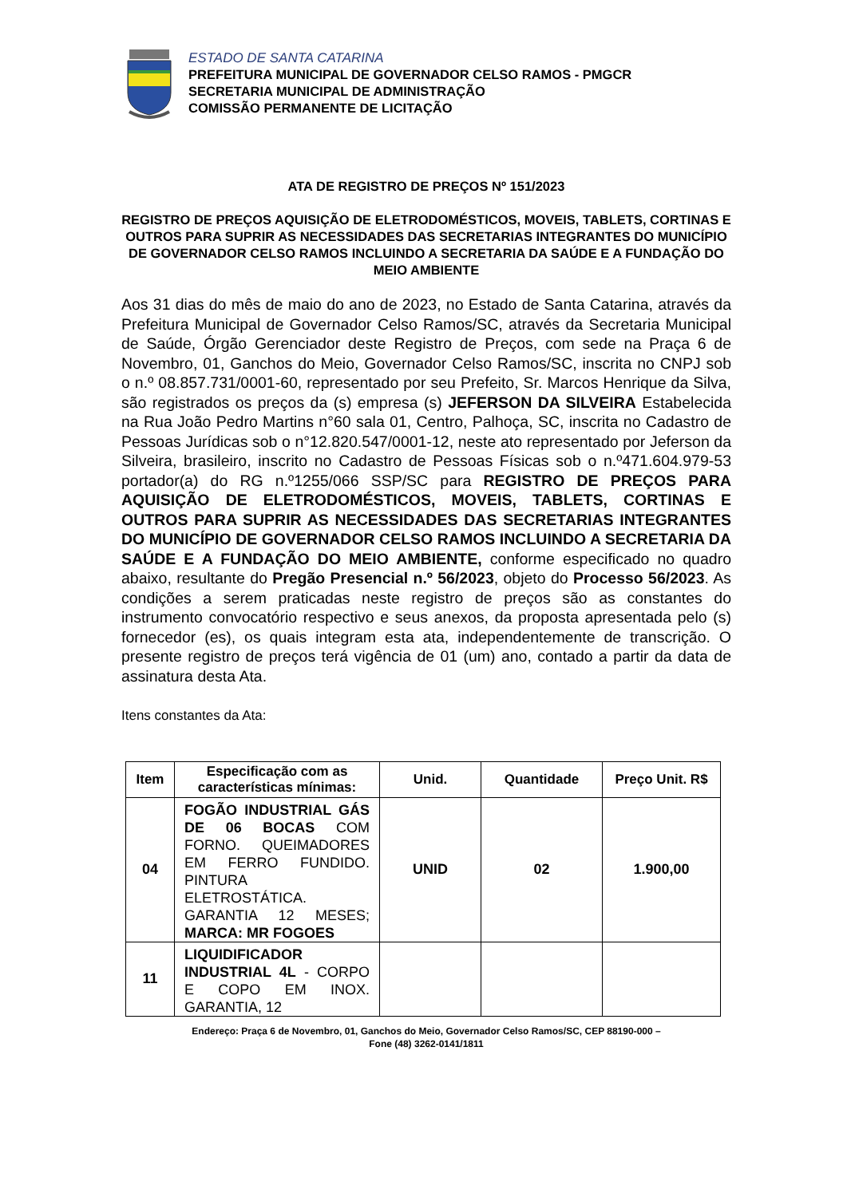ESTADO DE SANTA CATARINA
PREFEITURA MUNICIPAL DE GOVERNADOR CELSO RAMOS - PMGCR
SECRETARIA MUNICIPAL DE ADMINISTRAÇÃO
COMISSÃO PERMANENTE DE LICITAÇÃO
ATA DE REGISTRO DE PREÇOS Nº 151/2023
REGISTRO DE PREÇOS AQUISIÇÃO DE ELETRODOMÉSTICOS, MOVEIS, TABLETS, CORTINAS E OUTROS PARA SUPRIR AS NECESSIDADES DAS SECRETARIAS INTEGRANTES DO MUNICÍPIO DE GOVERNADOR CELSO RAMOS INCLUINDO A SECRETARIA DA SAÚDE E A FUNDAÇÃO DO MEIO AMBIENTE
Aos 31 dias do mês de maio do ano de 2023, no Estado de Santa Catarina, através da Prefeitura Municipal de Governador Celso Ramos/SC, através da Secretaria Municipal de Saúde, Órgão Gerenciador deste Registro de Preços, com sede na Praça 6 de Novembro, 01, Ganchos do Meio, Governador Celso Ramos/SC, inscrita no CNPJ sob o n.º 08.857.731/0001-60, representado por seu Prefeito, Sr. Marcos Henrique da Silva, são registrados os preços da (s) empresa (s) JEFERSON DA SILVEIRA Estabelecida na Rua João Pedro Martins n°60 sala 01, Centro, Palhoça, SC, inscrita no Cadastro de Pessoas Jurídicas sob o n°12.820.547/0001-12, neste ato representado por Jeferson da Silveira, brasileiro, inscrito no Cadastro de Pessoas Físicas sob o n.º471.604.979-53 portador(a) do RG n.º1255/066 SSP/SC para REGISTRO DE PREÇOS PARA AQUISIÇÃO DE ELETRODOMÉSTICOS, MOVEIS, TABLETS, CORTINAS E OUTROS PARA SUPRIR AS NECESSIDADES DAS SECRETARIAS INTEGRANTES DO MUNICÍPIO DE GOVERNADOR CELSO RAMOS INCLUINDO A SECRETARIA DA SAÚDE E A FUNDAÇÃO DO MEIO AMBIENTE, conforme especificado no quadro abaixo, resultante do Pregão Presencial n.º 56/2023, objeto do Processo 56/2023. As condições a serem praticadas neste registro de preços são as constantes do instrumento convocatório respectivo e seus anexos, da proposta apresentada pelo (s) fornecedor (es), os quais integram esta ata, independentemente de transcrição. O presente registro de preços terá vigência de 01 (um) ano, contado a partir da data de assinatura desta Ata.
Itens constantes da Ata:
| Item | Especificação com as características mínimas: | Unid. | Quantidade | Preço Unit. R$ |
| --- | --- | --- | --- | --- |
| 04 | FOGÃO INDUSTRIAL GÁS DE 06 BOCAS COM FORNO. QUEIMADORES EM FERRO FUNDIDO. PINTURA ELETROSTÁTICA. GARANTIA 12 MESES; MARCA: MR FOGOES | UNID | 02 | 1.900,00 |
| 11 | LIQUIDIFICADOR INDUSTRIAL 4L - CORPO E COPO EM INOX. GARANTIA, 12 | | | |
Endereço: Praça 6 de Novembro, 01, Ganchos do Meio, Governador Celso Ramos/SC, CEP 88190-000 –
Fone (48) 3262-0141/1811